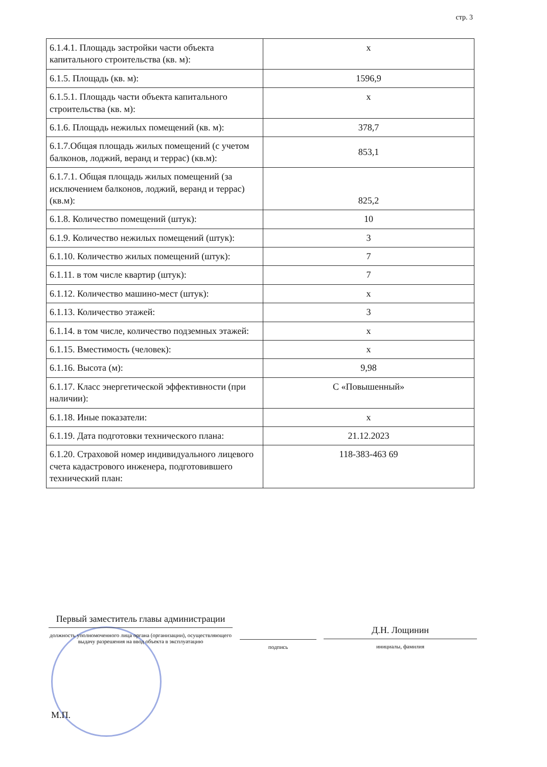стр. 3
| 6.1.4.1. Площадь застройки части объекта капитального строительства (кв. м): | x |
| 6.1.5. Площадь (кв. м): | 1596,9 |
| 6.1.5.1. Площадь части объекта капитального строительства (кв. м): | x |
| 6.1.6. Площадь нежилых помещений (кв. м): | 378,7 |
| 6.1.7.Общая площадь жилых помещений (с учетом балконов, лоджий, веранд и террас) (кв.м): | 853,1 |
| 6.1.7.1. Общая площадь жилых помещений (за исключением балконов, лоджий, веранд и террас) (кв.м): | 825,2 |
| 6.1.8. Количество помещений (штук): | 10 |
| 6.1.9. Количество нежилых помещений (штук): | 3 |
| 6.1.10. Количество жилых помещений (штук): | 7 |
| 6.1.11. в том числе квартир (штук): | 7 |
| 6.1.12. Количество машино-мест (штук): | x |
| 6.1.13. Количество этажей: | 3 |
| 6.1.14. в том числе, количество подземных этажей: | x |
| 6.1.15. Вместимость (человек): | x |
| 6.1.16. Высота (м): | 9,98 |
| 6.1.17. Класс энергетической эффективности (при наличии): | С «Повышенный» |
| 6.1.18. Иные показатели: | x |
| 6.1.19. Дата подготовки технического плана: | 21.12.2023 |
| 6.1.20. Страховой номер индивидуального лицевого счета кадастрового инженера, подготовившего технический план: | 118-383-463 69 |
Первый заместитель главы администрации
должность уполномоченного лица органа (организации), осуществляющего выдачу разрешения на ввод объекта в эксплуатацию
подпись
Д.Н. Лощинин
инициалы, фамилия
М.П.